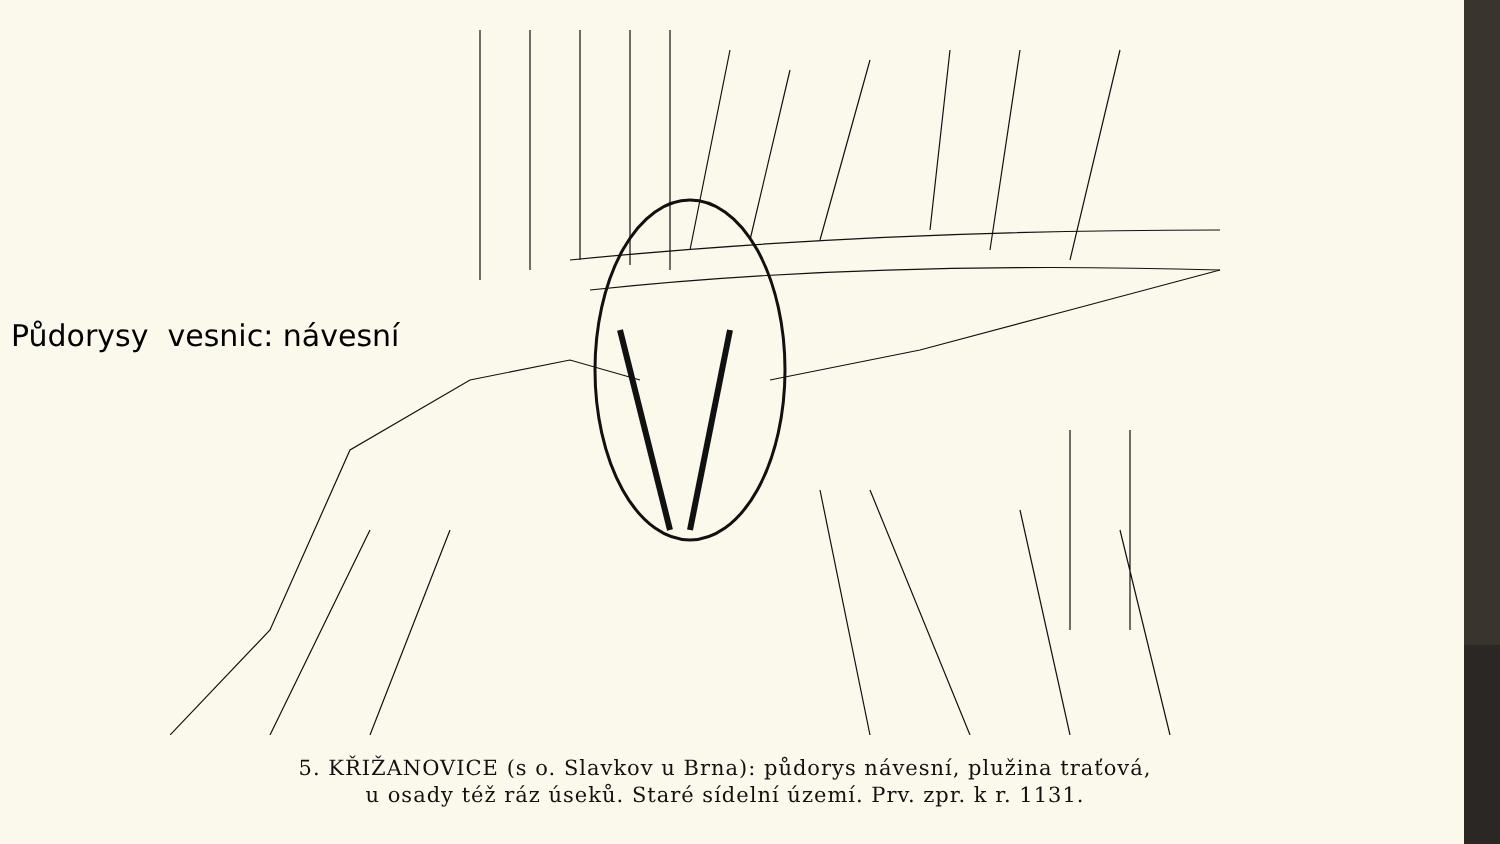Půdorysy vesnic: návesní
5. KŘIŽANOVICE (s o. Slavkov u Brna): půdorys návesní, plužina traťová,
u osady též ráz úseků. Staré sídelní území. Prv. zpr. k r. 1131.